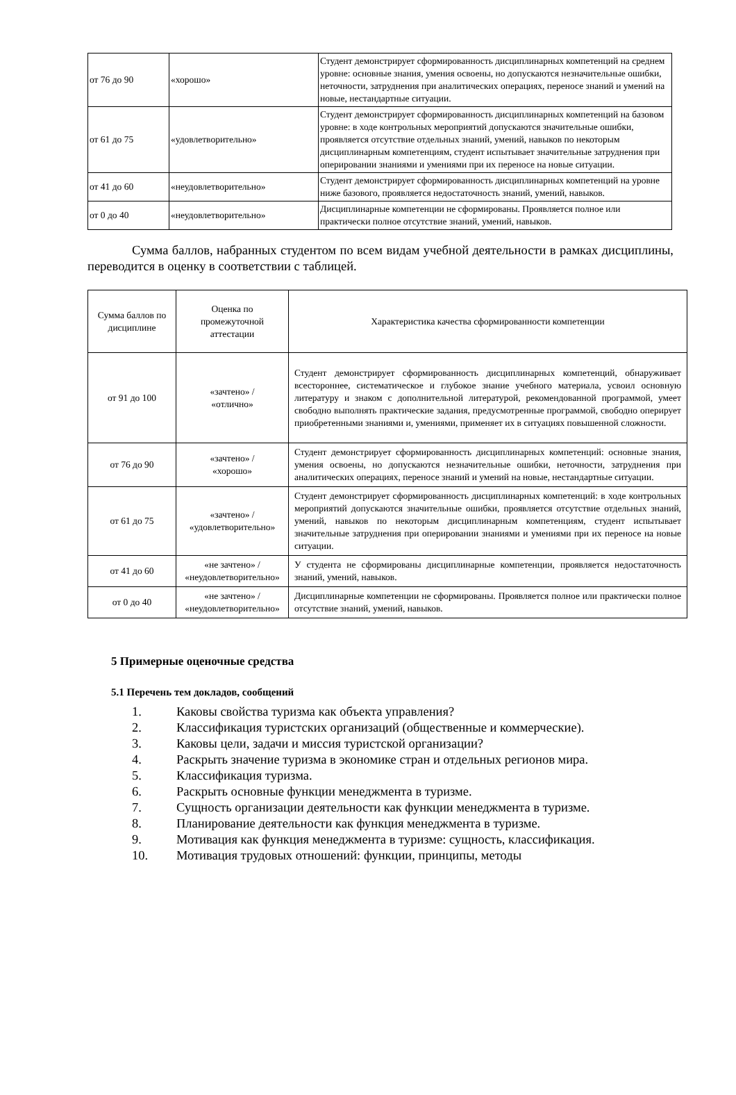| от 76 до 90 | «хорошо» | Студент демонстрирует сформированность дисциплинарных компетенций на среднем уровне: основные знания, умения освоены, но допускаются незначительные ошибки, неточности, затруднения при аналитических операциях, переносе знаний и умений на новые, нестандартные ситуации. |
| от 61 до 75 | «удовлетворительно» | Студент демонстрирует сформированность дисциплинарных компетенций на базовом уровне: в ходе контрольных мероприятий допускаются значительные ошибки, проявляется отсутствие отдельных знаний, умений, навыков по некоторым дисциплинарным компетенциям, студент испытывает значительные затруднения при оперировании знаниями и умениями при их переносе на новые ситуации. |
| от 41 до 60 | «неудовлетворительно» | Студент демонстрирует сформированность дисциплинарных компетенций на уровне ниже базового, проявляется недостаточность знаний, умений, навыков. |
| от 0 до 40 | «неудовлетворительно» | Дисциплинарные компетенции не сформированы. Проявляется полное или практически полное отсутствие знаний, умений, навыков. |
Сумма баллов, набранных студентом по всем видам учебной деятельности в рамках дисциплины, переводится в оценку в соответствии с таблицей.
| Сумма баллов по дисциплине | Оценка по промежуточной аттестации | Характеристика качества сформированности компетенции |
| --- | --- | --- |
| от 91 до 100 | «зачтено» / «отлично» | Студент демонстрирует сформированность дисциплинарных компетенций, обнаруживает всестороннее, систематическое и глубокое знание учебного материала, усвоил основную литературу и знаком с дополнительной литературой, рекомендованной программой, умеет свободно выполнять практические задания, предусмотренные программой, свободно оперирует приобретенными знаниями и, умениями, применяет их в ситуациях повышенной сложности. |
| от 76 до 90 | «зачтено» / «хорошо» | Студент демонстрирует сформированность дисциплинарных компетенций: основные знания, умения освоены, но допускаются незначительные ошибки, неточности, затруднения при аналитических операциях, переносе знаний и умений на новые, нестандартные ситуации. |
| от 61 до 75 | «зачтено» / «удовлетворительно» | Студент демонстрирует сформированность дисциплинарных компетенций: в ходе контрольных мероприятий допускаются значительные ошибки, проявляется отсутствие отдельных знаний, умений, навыков по некоторым дисциплинарным компетенциям, студент испытывает значительные затруднения при оперировании знаниями и умениями при их переносе на новые ситуации. |
| от 41 до 60 | «не зачтено» / «неудовлетворительно» | У студента не сформированы дисциплинарные компетенции, проявляется недостаточность знаний, умений, навыков. |
| от 0 до 40 | «не зачтено» / «неудовлетворительно» | Дисциплинарные компетенции не сформированы. Проявляется полное или практически полное отсутствие знаний, умений, навыков. |
5 Примерные оценочные средства
5.1 Перечень тем докладов, сообщений
1. Каковы свойства туризма как объекта управления?
2. Классификация туристских организаций (общественные и коммерческие).
3. Каковы цели, задачи и миссия туристской организации?
4. Раскрыть значение туризма в экономике стран и отдельных регионов мира.
5. Классификация туризма.
6. Раскрыть основные функции менеджмента в туризме.
7. Сущность организации деятельности как функции менеджмента в туризме.
8. Планирование деятельности как функция менеджмента в туризме.
9. Мотивация как функция менеджмента в туризме: сущность, классификация.
10. Мотивация трудовых отношений: функции, принципы, методы